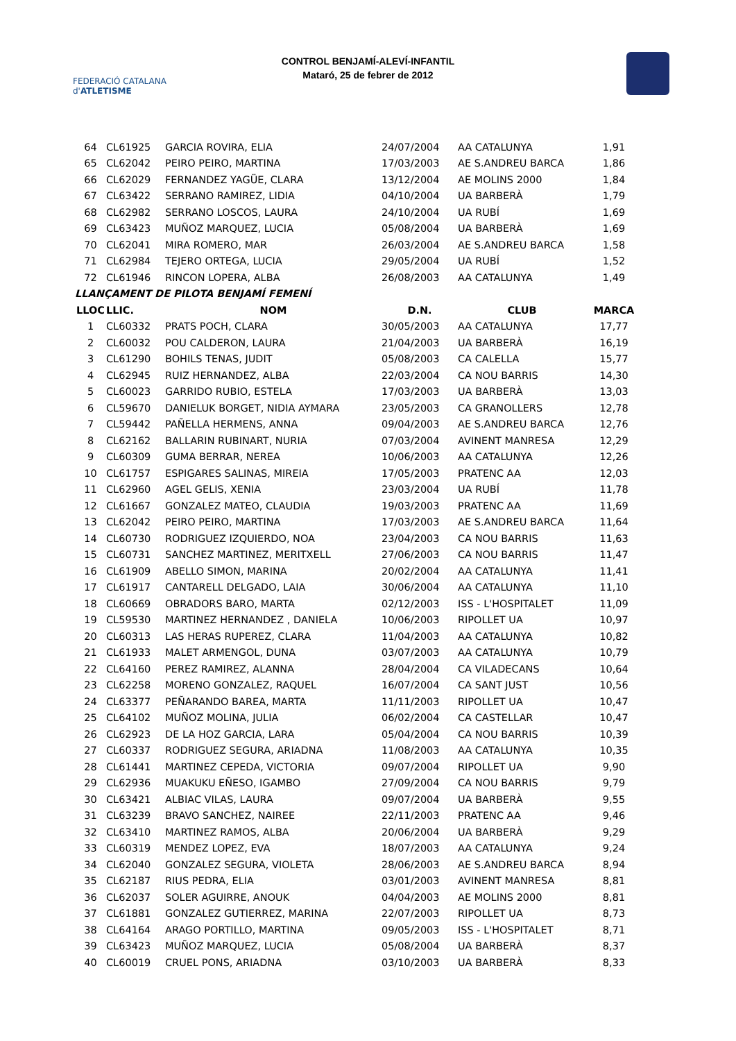FEDERACIÓ CATALANA d'ATLETISME
CONTROL BENJAMÍ-ALEVÍ-INFANTIL
Mataró, 25 de febrer de 2012
| 64 | CL61925 | GARCIA ROVIRA, ELIA | 24/07/2004 | AA CATALUNYA | 1,91 |
| 65 | CL62042 | PEIRO PEIRO, MARTINA | 17/03/2003 | AE S.ANDREU BARCA | 1,86 |
| 66 | CL62029 | FERNANDEZ YAGÜE, CLARA | 13/12/2004 | AE MOLINS 2000 | 1,84 |
| 67 | CL63422 | SERRANO RAMIREZ, LIDIA | 04/10/2004 | UA BARBERÀ | 1,79 |
| 68 | CL62982 | SERRANO LOSCOS, LAURA | 24/10/2004 | UA RUBÍ | 1,69 |
| 69 | CL63423 | MUÑOZ MARQUEZ, LUCIA | 05/08/2004 | UA BARBERÀ | 1,69 |
| 70 | CL62041 | MIRA ROMERO, MAR | 26/03/2004 | AE S.ANDREU BARCA | 1,58 |
| 71 | CL62984 | TEJERO ORTEGA, LUCIA | 29/05/2004 | UA RUBÍ | 1,52 |
| 72 | CL61946 | RINCON LOPERA, ALBA | 26/08/2003 | AA CATALUNYA | 1,49 |
| LLANÇAMENT DE PILOTA BENJAMÍ FEMENÍ | | | | | |
| LLOC | LLIC. | NOM | D.N. | CLUB | MARCA |
| 1 | CL60332 | PRATS POCH, CLARA | 30/05/2003 | AA CATALUNYA | 17,77 |
| 2 | CL60032 | POU CALDERON, LAURA | 21/04/2003 | UA BARBERÀ | 16,19 |
| 3 | CL61290 | BOHILS TENAS, JUDIT | 05/08/2003 | CA CALELLA | 15,77 |
| 4 | CL62945 | RUIZ HERNANDEZ, ALBA | 22/03/2004 | CA NOU BARRIS | 14,30 |
| 5 | CL60023 | GARRIDO RUBIO, ESTELA | 17/03/2003 | UA BARBERÀ | 13,03 |
| 6 | CL59670 | DANIELUK BORGET, NIDIA AYMARA | 23/05/2003 | CA GRANOLLERS | 12,78 |
| 7 | CL59442 | PAÑELLA HERMENS, ANNA | 09/04/2003 | AE S.ANDREU BARCA | 12,76 |
| 8 | CL62162 | BALLARIN RUBINART, NURIA | 07/03/2004 | AVINENT MANRESA | 12,29 |
| 9 | CL60309 | GUMA BERRAR, NEREA | 10/06/2003 | AA CATALUNYA | 12,26 |
| 10 | CL61757 | ESPIGARES SALINAS, MIREIA | 17/05/2003 | PRATENC AA | 12,03 |
| 11 | CL62960 | AGEL GELIS, XENIA | 23/03/2004 | UA RUBÍ | 11,78 |
| 12 | CL61667 | GONZALEZ MATEO, CLAUDIA | 19/03/2003 | PRATENC AA | 11,69 |
| 13 | CL62042 | PEIRO PEIRO, MARTINA | 17/03/2003 | AE S.ANDREU BARCA | 11,64 |
| 14 | CL60730 | RODRIGUEZ IZQUIERDO, NOA | 23/04/2003 | CA NOU BARRIS | 11,63 |
| 15 | CL60731 | SANCHEZ MARTINEZ, MERITXELL | 27/06/2003 | CA NOU BARRIS | 11,47 |
| 16 | CL61909 | ABELLO SIMON, MARINA | 20/02/2004 | AA CATALUNYA | 11,41 |
| 17 | CL61917 | CANTARELL DELGADO, LAIA | 30/06/2004 | AA CATALUNYA | 11,10 |
| 18 | CL60669 | OBRADORS BARO, MARTA | 02/12/2003 | ISS - L'HOSPITALET | 11,09 |
| 19 | CL59530 | MARTINEZ HERNANDEZ , DANIELA | 10/06/2003 | RIPOLLET UA | 10,97 |
| 20 | CL60313 | LAS HERAS RUPEREZ, CLARA | 11/04/2003 | AA CATALUNYA | 10,82 |
| 21 | CL61933 | MALET ARMENGOL, DUNA | 03/07/2003 | AA CATALUNYA | 10,79 |
| 22 | CL64160 | PEREZ RAMIREZ, ALANNA | 28/04/2004 | CA VILADECANS | 10,64 |
| 23 | CL62258 | MORENO GONZALEZ, RAQUEL | 16/07/2004 | CA SANT JUST | 10,56 |
| 24 | CL63377 | PEÑARANDO BAREA, MARTA | 11/11/2003 | RIPOLLET UA | 10,47 |
| 25 | CL64102 | MUÑOZ MOLINA, JULIA | 06/02/2004 | CA CASTELLAR | 10,47 |
| 26 | CL62923 | DE LA HOZ GARCIA, LARA | 05/04/2004 | CA NOU BARRIS | 10,39 |
| 27 | CL60337 | RODRIGUEZ SEGURA, ARIADNA | 11/08/2003 | AA CATALUNYA | 10,35 |
| 28 | CL61441 | MARTINEZ CEPEDA, VICTORIA | 09/07/2004 | RIPOLLET UA | 9,90 |
| 29 | CL62936 | MUAKUKU EÑESO, IGAMBO | 27/09/2004 | CA NOU BARRIS | 9,79 |
| 30 | CL63421 | ALBIAC VILAS, LAURA | 09/07/2004 | UA BARBERÀ | 9,55 |
| 31 | CL63239 | BRAVO SANCHEZ, NAIREE | 22/11/2003 | PRATENC AA | 9,46 |
| 32 | CL63410 | MARTINEZ RAMOS, ALBA | 20/06/2004 | UA BARBERÀ | 9,29 |
| 33 | CL60319 | MENDEZ LOPEZ, EVA | 18/07/2003 | AA CATALUNYA | 9,24 |
| 34 | CL62040 | GONZALEZ SEGURA, VIOLETA | 28/06/2003 | AE S.ANDREU BARCA | 8,94 |
| 35 | CL62187 | RIUS PEDRA, ELIA | 03/01/2003 | AVINENT MANRESA | 8,81 |
| 36 | CL62037 | SOLER AGUIRRE, ANOUK | 04/04/2003 | AE MOLINS 2000 | 8,81 |
| 37 | CL61881 | GONZALEZ GUTIERREZ, MARINA | 22/07/2003 | RIPOLLET UA | 8,73 |
| 38 | CL64164 | ARAGO PORTILLO, MARTINA | 09/05/2003 | ISS - L'HOSPITALET | 8,71 |
| 39 | CL63423 | MUÑOZ MARQUEZ, LUCIA | 05/08/2004 | UA BARBERÀ | 8,37 |
| 40 | CL60019 | CRUEL PONS, ARIADNA | 03/10/2003 | UA BARBERÀ | 8,33 |